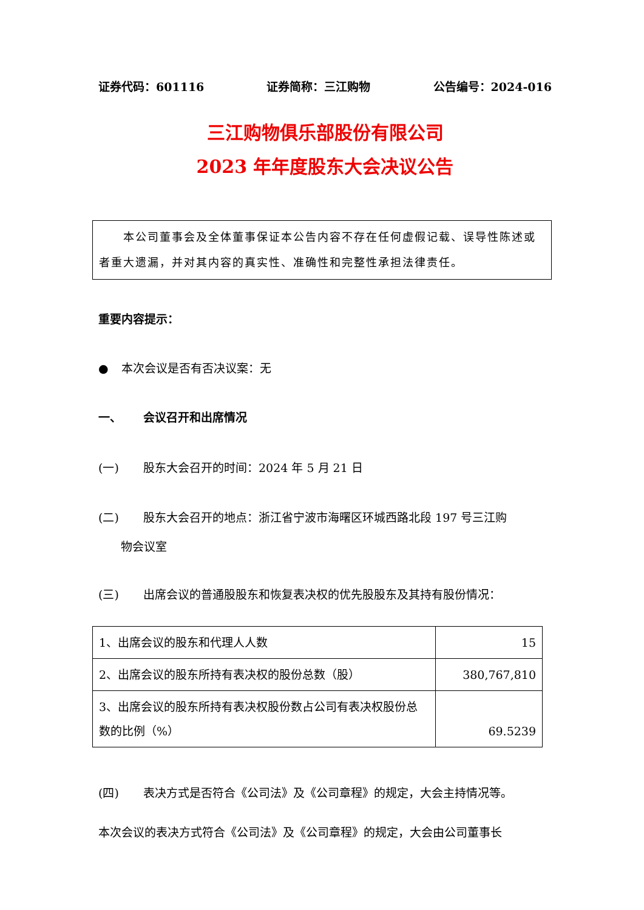证券代码：601116 证券简称：三江购物 公告编号：2024-016
三江购物俱乐部股份有限公司
2023 年年度股东大会决议公告
　　本公司董事会及全体董事保证本公告内容不存在任何虚假记载、误导性陈述或者重大遗漏，并对其内容的真实性、准确性和完整性承担法律责任。
重要内容提示：
● 本次会议是否有否决议案：无
一、 会议召开和出席情况
(一) 股东大会召开的时间：2024 年 5 月 21 日
(二) 股东大会召开的地点：浙江省宁波市海曙区环城西路北段 197 号三江购
物会议室
(三) 出席会议的普通股股东和恢复表决权的优先股股东及其持有股份情况：
| 1、出席会议的股东和代理人人数 | 15 |
| 2、出席会议的股东所持有表决权的股份总数（股） | 380,767,810 |
| 3、出席会议的股东所持有表决权股份数占公司有表决权股份总数的比例（%） | 69.5239 |
(四) 表决方式是否符合《公司法》及《公司章程》的规定，大会主持情况等。
本次会议的表决方式符合《公司法》及《公司章程》的规定，大会由公司董事长